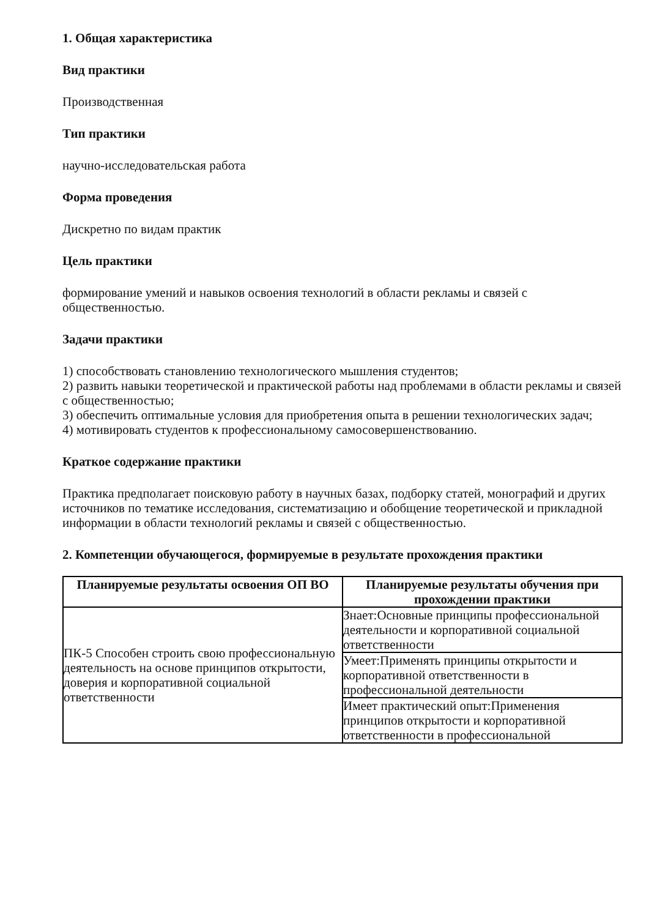1. Общая характеристика
Вид практики
Производственная
Тип практики
научно-исследовательская работа
Форма проведения
Дискретно по видам практик
Цель практики
формирование умений и навыков освоения технологий в области рекламы и связей с общественностью.
Задачи практики
1) способствовать становлению технологического мышления студентов;
2) развить навыки теоретической и практической работы над проблемами в области рекламы и связей с общественностью;
3) обеспечить оптимальные условия для приобретения опыта в решении технологических задач;
4) мотивировать студентов к профессиональному самосовершенствованию.
Краткое содержание практики
Практика предполагает поисковую работу в научных базах, подборку статей, монографий и других источников по тематике исследования, систематизацию и обобщение теоретической и прикладной информации в области технологий рекламы и связей с общественностью.
2. Компетенции обучающегося, формируемые в результате прохождения практики
| Планируемые результаты освоения ОП ВО | Планируемые результаты обучения при прохождении практики |
| --- | --- |
| ПК-5 Способен строить свою профессиональную деятельность на основе принципов открытости, доверия и корпоративной социальной ответственности | Знает:Основные принципы профессиональной деятельности и корпоративной социальной ответственности |
| | Умеет:Применять принципы открытости и корпоративной ответственности в профессиональной деятельности |
| | Имеет практический опыт:Применения принципов открытости и корпоративной ответственности в профессиональной |